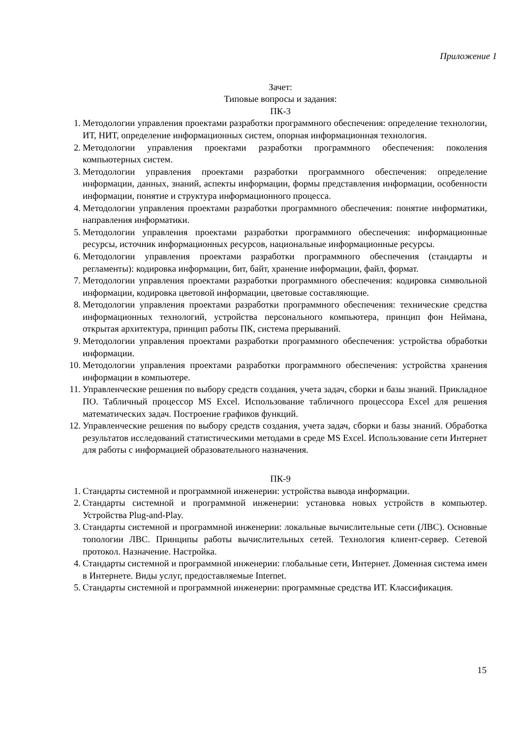Приложение 1
Зачет:
Типовые вопросы и задания:
ПК-3
1. Методологии управления проектами разработки программного обеспечения: определение технологии, ИТ, НИТ, определение информационных систем, опорная информационная технология.
2. Методологии управления проектами разработки программного обеспечения: поколения компьютерных систем.
3. Методологии управления проектами разработки программного обеспечения: определение информации, данных, знаний, аспекты информации, формы представления информации, особенности информации, понятие и структура информационного процесса.
4. Методологии управления проектами разработки программного обеспечения: понятие информатики, направления информатики.
5. Методологии управления проектами разработки программного обеспечения: информационные ресурсы, источник информационных ресурсов, национальные информационные ресурсы.
6. Методологии управления проектами разработки программного обеспечения (стандарты и регламенты): кодировка информации, бит, байт, хранение информации, файл, формат.
7. Методологии управления проектами разработки программного обеспечения: кодировка символьной информации, кодировка цветовой информации, цветовые составляющие.
8. Методологии управления проектами разработки программного обеспечения: технические средства информационных технологий, устройства персонального компьютера, принцип фон Неймана, открытая архитектура, принцип работы ПК, система прерываний.
9. Методологии управления проектами разработки программного обеспечения: устройства обработки информации.
10. Методологии управления проектами разработки программного обеспечения: устройства хранения информации в компьютере.
11. Управленческие решения по выбору средств создания, учета задач, сборки и базы знаний. Прикладное ПО. Табличный процессор MS Excel. Использование табличного процессора Excel для решения математических задач. Построение графиков функций.
12. Управленческие решения по выбору средств создания, учета задач, сборки и базы знаний. Обработка результатов исследований статистическими методами в среде MS Excel. Использование сети Интернет для работы с информацией образовательного назначения.
ПК-9
1. Стандарты системной и программной инженерии: устройства вывода информации.
2. Стандарты системной и программной инженерии: установка новых устройств в компьютер. Устройства Plug-and-Play.
3. Стандарты системной и программной инженерии: локальные вычислительные сети (ЛВС). Основные топологии ЛВС. Принципы работы вычислительных сетей. Технология клиент-сервер. Сетевой протокол. Назначение. Настройка.
4. Стандарты системной и программной инженерии: глобальные сети, Интернет. Доменная система имен в Интернете. Виды услуг, предоставляемые Internet.
5. Стандарты системной и программной инженерии: программные средства ИТ. Классификация.
15